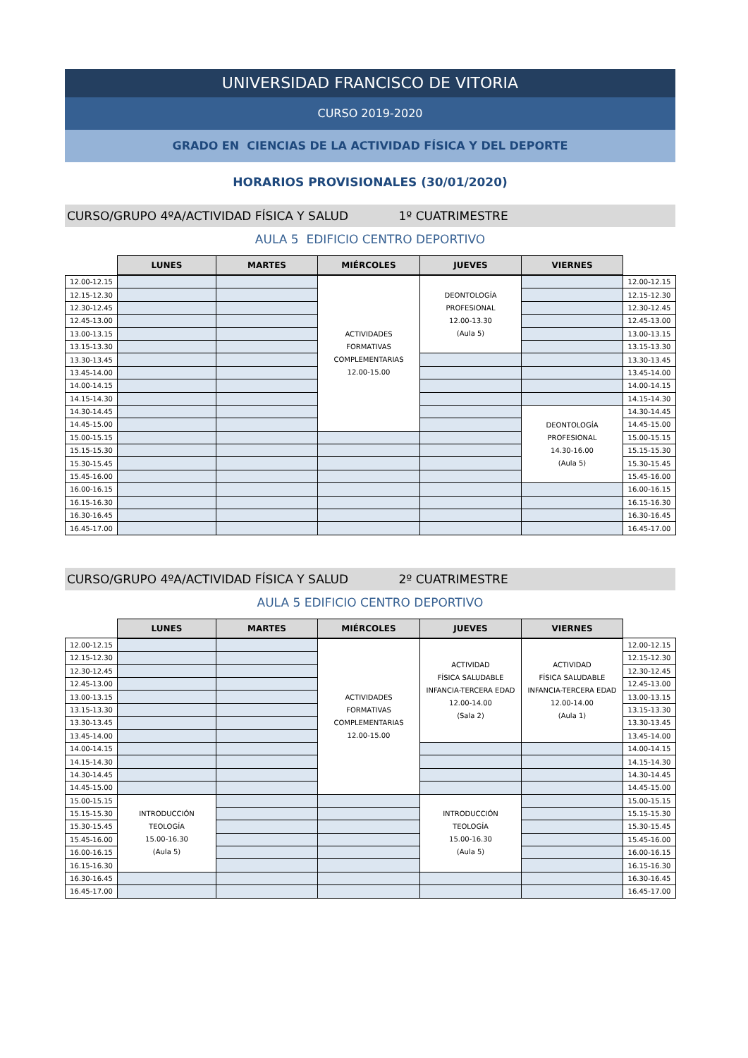UNIVERSIDAD FRANCISCO DE VITORIA
CURSO 2019-2020
GRADO EN CIENCIAS DE LA ACTIVIDAD FÍSICA Y DEL DEPORTE
HORARIOS PROVISIONALES (30/01/2020)
CURSO/GRUPO 4ºA/ACTIVIDAD FÍSICA Y SALUD 1º CUATRIMESTRE
AULA 5 EDIFICIO CENTRO DEPORTIVO
| | LUNES | MARTES | MIÉRCOLES | JUEVES | VIERNES | |
| --- | --- | --- | --- | --- | --- | --- |
| 12.00-12.15 | | | ACTIVIDADES FORMATIVAS COMPLEMENTARIAS 12.00-15.00 | DEONTOLOGÍA PROFESIONAL 12.00-13.30 (Aula 5) | | 12.00-12.15 |
| 12.15-12.30 | | | | | | 12.15-12.30 |
| 12.30-12.45 | | | | | | 12.30-12.45 |
| 12.45-13.00 | | | | | | 12.45-13.00 |
| 13.00-13.15 | | | | | | 13.00-13.15 |
| 13.15-13.30 | | | | | | 13.15-13.30 |
| 13.30-13.45 | | | | | | 13.30-13.45 |
| 13.45-14.00 | | | | | | 13.45-14.00 |
| 14.00-14.15 | | | | | | 14.00-14.15 |
| 14.15-14.30 | | | | | | 14.15-14.30 |
| 14.30-14.45 | | | | | DEONTOLOGÍA PROFESIONAL 14.30-16.00 (Aula 5) | 14.30-14.45 |
| 14.45-15.00 | | | | | | 14.45-15.00 |
| 15.00-15.15 | | | | | | 15.00-15.15 |
| 15.15-15.30 | | | | | | 15.15-15.30 |
| 15.30-15.45 | | | | | | 15.30-15.45 |
| 15.45-16.00 | | | | | | 15.45-16.00 |
| 16.00-16.15 | | | | | | 16.00-16.15 |
| 16.15-16.30 | | | | | | 16.15-16.30 |
| 16.30-16.45 | | | | | | 16.30-16.45 |
| 16.45-17.00 | | | | | | 16.45-17.00 |
CURSO/GRUPO 4ºA/ACTIVIDAD FÍSICA Y SALUD 2º CUATRIMESTRE
AULA 5 EDIFICIO CENTRO DEPORTIVO
| | LUNES | MARTES | MIÉRCOLES | JUEVES | VIERNES | |
| --- | --- | --- | --- | --- | --- | --- |
| 12.00-12.15 | | | ACTIVIDADES FORMATIVAS COMPLEMENTARIAS 12.00-15.00 | ACTIVIDAD FÍSICA SALUDABLE INFANCIA-TERCERA EDAD 12.00-14.00 (Sala 2) | ACTIVIDAD FÍSICA SALUDABLE INFANCIA-TERCERA EDAD 12.00-14.00 (Aula 1) | 12.00-12.15 |
| 12.15-12.30 | | | | | | 12.15-12.30 |
| 12.30-12.45 | | | | | | 12.30-12.45 |
| 12.45-13.00 | | | | | | 12.45-13.00 |
| 13.00-13.15 | | | | | | 13.00-13.15 |
| 13.15-13.30 | | | | | | 13.15-13.30 |
| 13.30-13.45 | | | | | | 13.30-13.45 |
| 13.45-14.00 | | | | | | 13.45-14.00 |
| 14.00-14.15 | | | | | | 14.00-14.15 |
| 14.15-14.30 | | | | | | 14.15-14.30 |
| 14.30-14.45 | | | | | | 14.30-14.45 |
| 14.45-15.00 | | | | | | 14.45-15.00 |
| 15.00-15.15 | INTRODUCCIÓN TEOLOGÍA 15.00-16.30 (Aula 5) | | | INTRODUCCIÓN TEOLOGÍA 15.00-16.30 (Aula 5) | | 15.00-15.15 |
| 15.15-15.30 | | | | | | 15.15-15.30 |
| 15.30-15.45 | | | | | | 15.30-15.45 |
| 15.45-16.00 | | | | | | 15.45-16.00 |
| 16.00-16.15 | | | | | | 16.00-16.15 |
| 16.15-16.30 | | | | | | 16.15-16.30 |
| 16.30-16.45 | | | | | | 16.30-16.45 |
| 16.45-17.00 | | | | | | 16.45-17.00 |